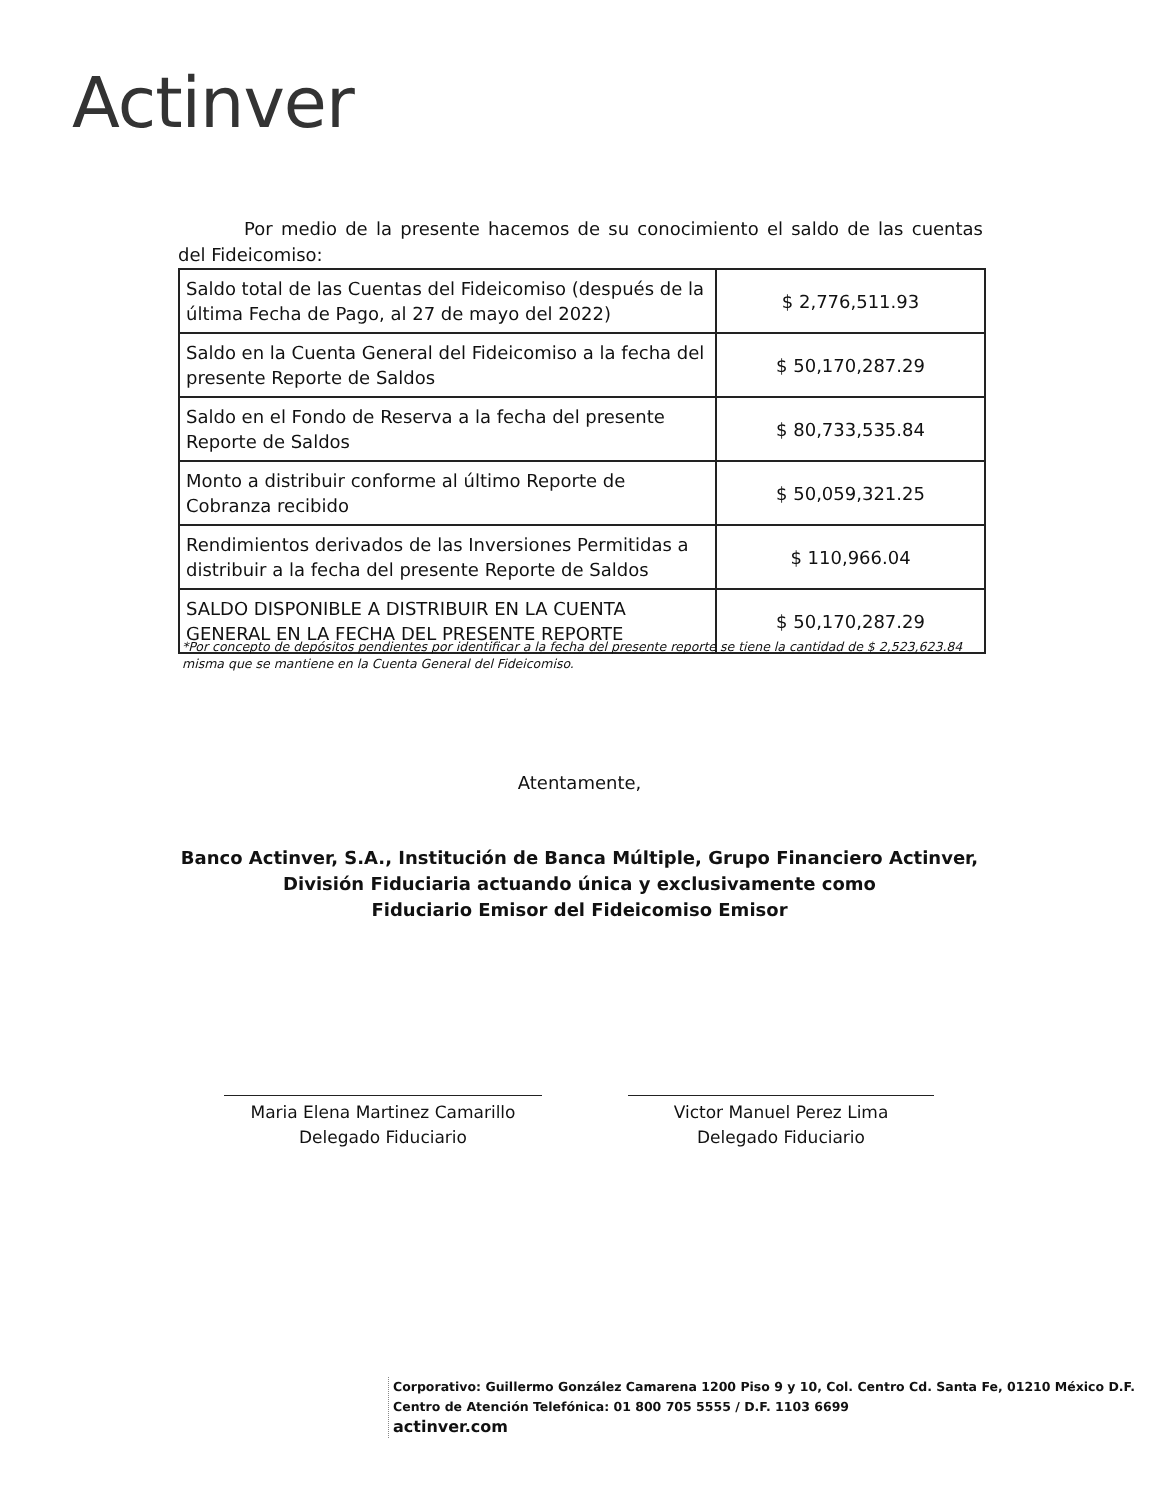Actinver
Por medio de la presente hacemos de su conocimiento el saldo de las cuentas del Fideicomiso:
| Saldo total de las Cuentas del Fideicomiso (después de la última Fecha de Pago, al 27 de mayo del 2022) | $ 2,776,511.93 |
| Saldo en la Cuenta General del Fideicomiso a la fecha del presente Reporte de Saldos | $ 50,170,287.29 |
| Saldo en el Fondo de Reserva a la fecha del presente Reporte de Saldos | $ 80,733,535.84 |
| Monto a distribuir conforme al último Reporte de Cobranza recibido | $ 50,059,321.25 |
| Rendimientos derivados de las Inversiones Permitidas a distribuir a la fecha del presente Reporte de Saldos | $ 110,966.04 |
| SALDO DISPONIBLE A DISTRIBUIR EN LA CUENTA GENERAL EN LA FECHA DEL PRESENTE REPORTE | $ 50,170,287.29 |
*Por concepto de depósitos pendientes por identificar a la fecha del presente reporte se tiene la cantidad de $ 2,523,623.84 misma que se mantiene en la Cuenta General del Fideicomiso.
Atentamente,
Banco Actinver, S.A., Institución de Banca Múltiple, Grupo Financiero Actinver,
División Fiduciaria actuando única y exclusivamente como
Fiduciario Emisor del Fideicomiso Emisor
Maria Elena Martinez Camarillo
Delegado Fiduciario
Victor Manuel Perez Lima
Delegado Fiduciario
Corporativo: Guillermo González Camarena 1200 Piso 9 y 10, Col. Centro Cd. Santa Fe, 01210 México D.F.
Centro de Atención Telefónica: 01 800 705 5555 / D.F. 1103 6699
actinver.com